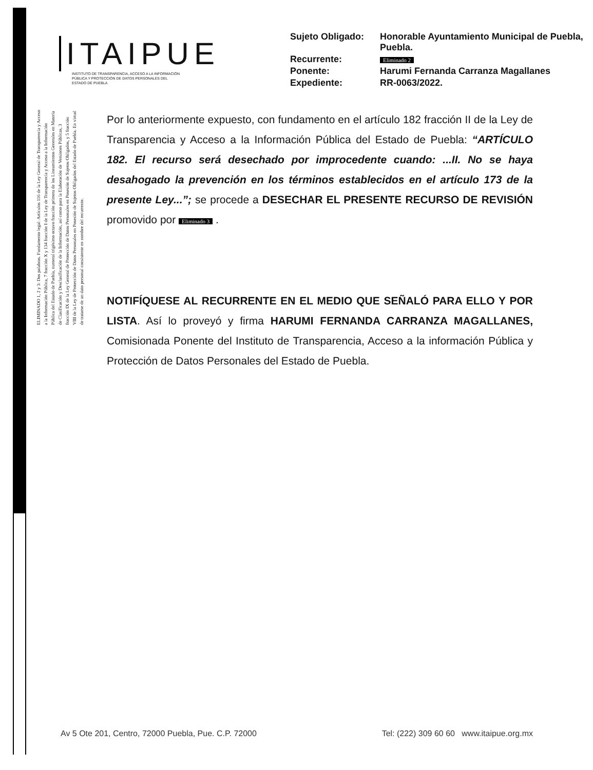ITAIPUE
INSTITUTO DE TRANSPARENCIA, ACCESO A LA INFORMACIÓN PÚBLICA Y PROTECCIÓN DE DATOS PERSONALES DEL ESTADO DE PUEBLA
| Sujeto Obligado: | Honorable Ayuntamiento Municipal de Puebla, Puebla. |
| Recurrente: | Eliminado 2 |
| Ponente: | Harumi Fernanda Carranza Magallanes |
| Expediente: | RR-0063/2022. |
ELIMINADO 1, 2 y 3: Dos palabras. Fundamento legal: Artículos 116 de la Ley General de Transparencia y Acceso a la Información Pública, 7 fracción X y 134 fracción I de la Ley de Transparencia y Acceso a la Información Pública del Estado de Puebla, numeral trigésimo octavo fracción primera de los Lineamientos Generales en Materia de Clasificación y Desclasificación de la Información, así como para la Elaboración de Versiones Públicas, 3 fracción IX de la Ley General de Protección de Datos Personales en Posesión de Sujetos Obligados, y 5 fracción VIII de la Ley de Protección de Datos Personales en Posesión de Sujetos Obligados del Estado de Puebla. En virtud de tratarse de un dato personal consistente en nombre del recurrente.
Por lo anteriormente expuesto, con fundamento en el artículo 182 fracción II de la Ley de Transparencia y Acceso a la Información Pública del Estado de Puebla: “ARTÍCULO 182. El recurso será desechado por improcedente cuando: ...II. No se haya desahogado la prevención en los términos establecidos en el artículo 173 de la presente Ley...”; se procede a DESECHAR EL PRESENTE RECURSO DE REVISIÓN promovido por Eliminado 3 .
NOTIFÍQUESE AL RECURRENTE EN EL MEDIO QUE SEÑALÓ PARA ELLO Y POR LISTA. Así lo proveyó y firma HARUMI FERNANDA CARRANZA MAGALLANES, Comisionada Ponente del Instituto de Transparencia, Acceso a la información Pública y Protección de Datos Personales del Estado de Puebla.
Av 5 Ote 201, Centro, 72000 Puebla, Pue. C.P. 72000 Tel: (222) 309 60 60 www.itaipue.org.mx